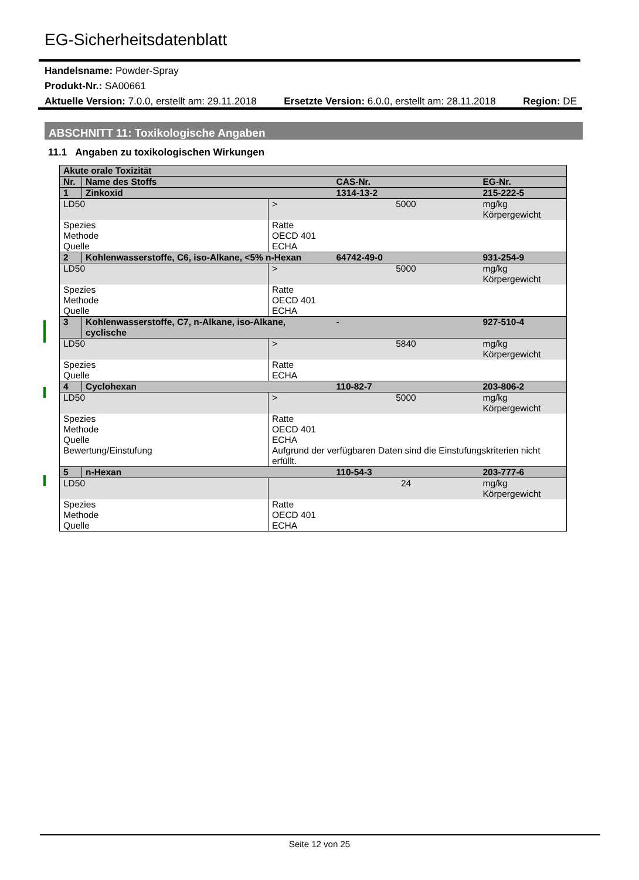EG-Sicherheitsdatenblatt
Handelsname: Powder-Spray
Produkt-Nr.: SA00661
Aktuelle Version: 7.0.0, erstellt am: 29.11.2018 Ersetzte Version: 6.0.0, erstellt am: 28.11.2018 Region: DE
ABSCHNITT 11: Toxikologische Angaben
11.1 Angaben zu toxikologischen Wirkungen
| Akute orale Toxizität | | | | |
| Nr. | Name des Stoffs | | CAS-Nr. | EG-Nr. |
| 1 | Zinkoxid | | 1314-13-2 | 215-222-5 |
| LD50 | | > | 5000 | mg/kg Körpergewicht |
| Spezies Methode Quelle | | Ratte OECD 401 ECHA | | |
| 2 | Kohlenwasserstoffe, C6, iso-Alkane, <5% n-Hexan | | 64742-49-0 | 931-254-9 |
| LD50 | | > | 5000 | mg/kg Körpergewicht |
| Spezies Methode Quelle | | Ratte OECD 401 ECHA | | |
| 3 | Kohlenwasserstoffe, C7, n-Alkane, iso-Alkane, cyclische | | - | 927-510-4 |
| LD50 | | > | 5840 | mg/kg Körpergewicht |
| Spezies Quelle | | Ratte ECHA | | |
| 4 | Cyclohexan | | 110-82-7 | 203-806-2 |
| LD50 | | > | 5000 | mg/kg Körpergewicht |
| Spezies Methode Quelle Bewertung/Einstufung | | Ratte OECD 401 ECHA Aufgrund der verfügbaren Daten sind die Einstufungskriterien nicht erfüllt. | | |
| 5 | n-Hexan | | 110-54-3 | 203-777-6 |
| LD50 | | | 24 | mg/kg Körpergewicht |
| Spezies Methode Quelle | | Ratte OECD 401 ECHA | | |
Seite 12 von 25